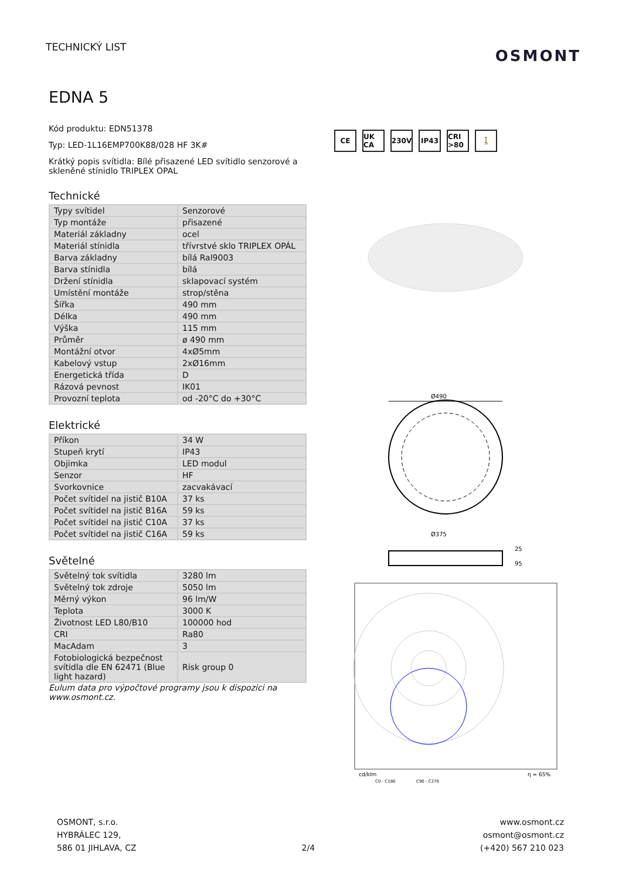TECHNICKÝ LIST
OSMONT
EDNA 5
Kód produktu: EDN51378
Typ: LED-1L16EMP700K88/028 HF 3K#
Krátký popis svítidla: Bílé přisazené LED svítidlo senzorové a skleněné stínidlo TRIPLEX OPAL
Technické
| Typy svítidel | Senzorové |
| Typ montáže | přisazené |
| Materiál základny | ocel |
| Materiál stínidla | třívrstvé sklo TRIPLEX OPÁL |
| Barva základny | bílá Ral9003 |
| Barva stínidla | bílá |
| Držení stínidla | sklapovací systém |
| Umístění montáže | strop/stěna |
| Šířka | 490 mm |
| Délka | 490 mm |
| Výška | 115 mm |
| Průměr | ø 490 mm |
| Montážní otvor | 4xØ5mm |
| Kabelový vstup | 2xØ16mm |
| Energetická třída | D |
| Rázová pevnost | IK01 |
| Provozní teplota | od -20°C do +30°C |
Elektrické
| Příkon | 34 W |
| Stupeň krytí | IP43 |
| Objimka | LED modul |
| Senzor | HF |
| Svorkovnice | zacvakávací |
| Počet svítidel na jistič B10A | 37 ks |
| Počet svítidel na jistič B16A | 59 ks |
| Počet svítidel na jistič C10A | 37 ks |
| Počet svítidel na jistič C16A | 59 ks |
Světelné
| Světelný tok svítidla | 3280 lm |
| Světelný tok zdroje | 5050 lm |
| Měrný výkon | 96 lm/W |
| Teplota | 3000 K |
| Životnost LED L80/B10 | 100000 hod |
| CRI | Ra80 |
| MacAdam | 3 |
| Fotobiologická bezpečnost svítidla dle EN 62471 (Blue light hazard) | Risk group 0 |
Eulum data pro výpočtové programy jsou k dispozici na www.osmont.cz.
CE UK CA 230V IP43 CRI >80 🚶
Ø490
Ø375
25
95
cd/klm
C0 - C180
C90 - C270
η = 65%
OSMONT, s.r.o.
HYBRÁLEC 129,
586 01 JIHLAVA, CZ
2/4
www.osmont.cz
osmont@osmont.cz
(+420) 567 210 023